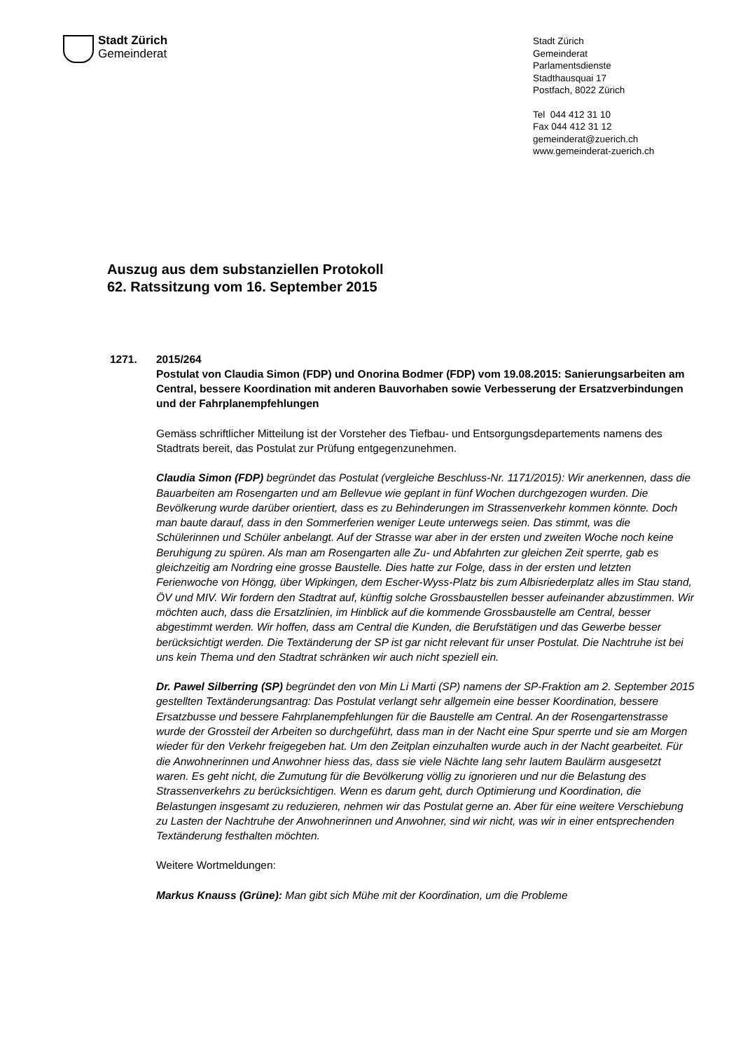Stadt Zürich
Gemeinderat
Stadt Zürich
Gemeinderat
Parlamentsdienste
Stadthausquai 17
Postfach, 8022 Zürich
Tel 044 412 31 10
Fax 044 412 31 12
gemeinderat@zuerich.ch
www.gemeinderat-zuerich.ch
Auszug aus dem substanziellen Protokoll
62. Ratssitzung vom 16. September 2015
1271. 2015/264
Postulat von Claudia Simon (FDP) und Onorina Bodmer (FDP) vom 19.08.2015: Sanierungsarbeiten am Central, bessere Koordination mit anderen Bauvorhaben sowie Verbesserung der Ersatzverbindungen und der Fahrplanempfehlungen
Gemäss schriftlicher Mitteilung ist der Vorsteher des Tiefbau- und Entsorgungsdepartements namens des Stadtrats bereit, das Postulat zur Prüfung entgegenzunehmen.
Claudia Simon (FDP) begründet das Postulat (vergleiche Beschluss-Nr. 1171/2015): Wir anerkennen, dass die Bauarbeiten am Rosengarten und am Bellevue wie geplant in fünf Wochen durchgezogen wurden. Die Bevölkerung wurde darüber orientiert, dass es zu Behinderungen im Strassenverkehr kommen könnte. Doch man baute darauf, dass in den Sommerferien weniger Leute unterwegs seien. Das stimmt, was die Schülerinnen und Schüler anbelangt. Auf der Strasse war aber in der ersten und zweiten Woche noch keine Beruhigung zu spüren. Als man am Rosengarten alle Zu- und Abfahrten zur gleichen Zeit sperrte, gab es gleichzeitig am Nordring eine grosse Baustelle. Dies hatte zur Folge, dass in der ersten und letzten Ferienwoche von Höngg, über Wipkingen, dem Escher-Wyss-Platz bis zum Albisriederplatz alles im Stau stand, ÖV und MIV. Wir fordern den Stadtrat auf, künftig solche Grossbaustellen besser aufeinander abzustimmen. Wir möchten auch, dass die Ersatzlinien, im Hinblick auf die kommende Grossbaustelle am Central, besser abgestimmt werden. Wir hoffen, dass am Central die Kunden, die Berufstätigen und das Gewerbe besser berücksichtigt werden. Die Textänderung der SP ist gar nicht relevant für unser Postulat. Die Nachtruhe ist bei uns kein Thema und den Stadtrat schränken wir auch nicht speziell ein.
Dr. Pawel Silberring (SP) begründet den von Min Li Marti (SP) namens der SP-Fraktion am 2. September 2015 gestellten Textänderungsantrag: Das Postulat verlangt sehr allgemein eine besser Koordination, bessere Ersatzbusse und bessere Fahrplanempfehlungen für die Baustelle am Central. An der Rosengartenstrasse wurde der Grossteil der Arbeiten so durchgeführt, dass man in der Nacht eine Spur sperrte und sie am Morgen wieder für den Verkehr freigegeben hat. Um den Zeitplan einzuhalten wurde auch in der Nacht gearbeitet. Für die Anwohnerinnen und Anwohner hiess das, dass sie viele Nächte lang sehr lautem Baulärm ausgesetzt waren. Es geht nicht, die Zumutung für die Bevölkerung völlig zu ignorieren und nur die Belastung des Strassenverkehrs zu berücksichtigen. Wenn es darum geht, durch Optimierung und Koordination, die Belastungen insgesamt zu reduzieren, nehmen wir das Postulat gerne an. Aber für eine weitere Verschiebung zu Lasten der Nachtruhe der Anwohnerinnen und Anwohner, sind wir nicht, was wir in einer entsprechenden Textänderung festhalten möchten.
Weitere Wortmeldungen:
Markus Knauss (Grüne): Man gibt sich Mühe mit der Koordination, um die Probleme